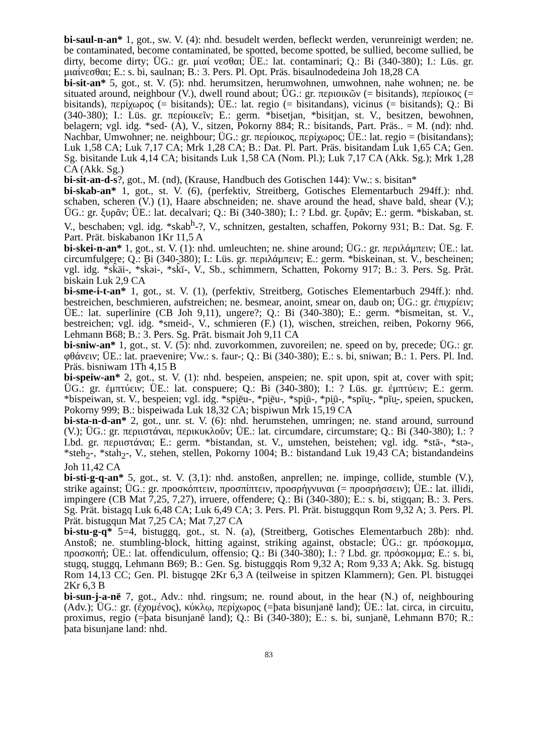bi-saul-n-an* 1, got., sw. V. (4): nhd. besudelt werden, befleckt werden, verunreinigt werden; ne. be contaminated, become contaminated, be spotted, become spotted, be sullied, become sullied, be dirty, become dirty; ÜG.: gr. μιαί νεσθαι; ÜE.: lat. contaminari; Q.: Bi (340-380); I.: Lüs. gr. μιαίνεσθαι; E.: s. bi, saulnan; B.: 3. Pers. Pl. Opt. Präs. bisaulnodedeina Joh 18,28 CA
bi-sit-an* 5, got., st. V. (5): nhd. herumsitzen, herumwohnen, umwohnen, nahe wohnen; ne. be situated around, neighbour (V.), dwell round about; ÜG.: gr. περιοικῶν (= bisitands), περίοικος (= bisitands), περίχωρος (= bisitands); ÜE.: lat. regio (= bisitandans), vicinus (= bisitands); Q.: Bi (340-380); I.: Lüs. gr. περίοικεῖν; E.: germ. *bisetjan, *bisitjan, st. V., besitzen, bewohnen, belagern; vgl. idg. *sed- (A), V., sitzen, Pokorny 884; R.: bisitands, Part. Präs.. = M. (nd): nhd. Nachbar, Umwohner; ne. neighbour; ÜG.: gr. περίοικος, περίχωρος; ÜE.: lat. regio = (bisitandans); Luk 1,58 CA; Luk 7,17 CA; Mrk 1,28 CA; B.: Dat. Pl. Part. Präs. bisitandam Luk 1,65 CA; Gen. Sg. bisitande Luk 4,14 CA; bisitands Luk 1,58 CA (Nom. Pl.); Luk 7,17 CA (Akk. Sg.); Mrk 1,28 CA (Akk. Sg.)
bi-sit-an-d-s?, got., M. (nd), (Krause, Handbuch des Gotischen 144): Vw.: s. bisitan*
bi-skab-an* 1, got., st. V. (6), (perfektiv, Streitberg, Gotisches Elementarbuch 294ff.): nhd. schaben, scheren (V.) (1), Haare abschneiden; ne. shave around the head, shave bald, shear (V.); ÜG.: gr. ξυρᾶν; ÜE.: lat. decalvari; Q.: Bi (340-380); I.: ? Lbd. gr. ξυρᾶν; E.: germ. *biskaban, st. V., beschaben; vgl. idg. *skab<sup>h</sup>-?, V., schnitzen, gestalten, schaffen, Pokorny 931; B.: Dat. Sg. F. Part. Prät. biskabanon 1Kr 11,5 A
bi-skei-n-an* 1, got., st. V. (1): nhd. umleuchten; ne. shine around; ÜG.: gr. περιλάμπειν; ÜE.: lat. circumfulgere; Q.: Bi (340-380); I.: Lüs. gr. περιλάμπειν; E.: germ. *biskeinan, st. V., bescheinen; vgl. idg. *sk̂āi-, *sk̂əi-, *sk̂ī-, V., Sb., schimmern, Schatten, Pokorny 917; B.: 3. Pers. Sg. Prät. biskain Luk 2,9 CA
bi-sme-i-t-an* 1, got., st. V. (1), (perfektiv, Streitberg, Gotisches Elementarbuch 294ff.): nhd. bestreichen, beschmieren, aufstreichen; ne. besmear, anoint, smear on, daub on; ÜG.: gr. ἐπιχρίειν; ÜE.: lat. superlinire (CB Joh 9,11), ungere?; Q.: Bi (340-380); E.: germ. *bismeitan, st. V., bestreichen; vgl. idg. *smeid-, V., schmieren (F.) (1), wischen, streichen, reiben, Pokorny 966, Lehmann B68; B.: 3. Pers. Sg. Prät. bismait Joh 9,11 CA
bi-sniw-an* 1, got., st. V. (5): nhd. zuvorkommen, zuvoreilen; ne. speed on by, precede; ÜG.: gr. φθάνειν; ÜE.: lat. praevenire; Vw.: s. faur-; Q.: Bi (340-380); E.: s. bi, sniwan; B.: 1. Pers. Pl. Ind. Präs. bisniwam 1Th 4,15 B
bi-speiw-an* 2, got., st. V. (1): nhd. bespeien, anspeien; ne. spit upon, spit at, cover with spit; ÜG.: gr. ἐμπτύειν; ÜE.: lat. conspuere; Q.: Bi (340-380); I.: ? Lüs. gr. ἐμπτύειν; E.: germ. *bispeiwan, st. V., bespeien; vgl. idg. *spi̯ēu-, *pi̯ēu-, *spi̯ū-, *pi̯ū-, *spīu̯-, *pīu̯-, speien, spucken, Pokorny 999; B.: bispeiwada Luk 18,32 CA; bispiwun Mrk 15,19 CA
bi-sta-n-d-an* 2, got., unr. st. V. (6): nhd. herumstehen, umringen; ne. stand around, surround (V.); ÜG.: gr. περιιστάναι, περικυκλοῦν; ÜE.: lat. circumdare, circumstare; Q.: Bi (340-380); I.: ? Lbd. gr. περιιστάναι; E.: germ. *bistandan, st. V., umstehen, beistehen; vgl. idg. *stā-, *stə-, *steh<sub>2</sub>-, *stah<sub>2</sub>-, V., stehen, stellen, Pokorny 1004; B.: bistandand Luk 19,43 CA; bistandandeins Joh 11,42 CA
bi-sti-g-q-an* 5, got., st. V. (3,1): nhd. anstoßen, anprellen; ne. impinge, collide, stumble (V.), strike against; ÜG.: gr. προσκόπτειν, προσπίπτειν, προσρήγνυναι (= προσρήσσειν); ÜE.: lat. illidi, impingere (CB Mat 7,25, 7,27), irruere, offendere; Q.: Bi (340-380); E.: s. bi, stigqan; B.: 3. Pers. Sg. Prät. bistagq Luk 6,48 CA; Luk 6,49 CA; 3. Pers. Pl. Prät. bistuggqun Rom 9,32 A; 3. Pers. Pl. Prät. bistugqun Mat 7,25 CA; Mat 7,27 CA
bi-stu-g-q* 5=4, bistuggq, got., st. N. (a), (Streitberg, Gotisches Elementarbuch 28b): nhd. Anstoß; ne. stumbling-block, hitting against, striking against, obstacle; ÜG.: gr. πρόσκομμα, προσκοπή; ÜE.: lat. offendiculum, offensio; Q.: Bi (340-380); I.: ? Lbd. gr. πρόσκομμα; E.: s. bi, stugq, stuggq, Lehmann B69; B.: Gen. Sg. bistuggqis Rom 9,32 A; Rom 9,33 A; Akk. Sg. bistugq Rom 14,13 CC; Gen. Pl. bistugqe 2Kr 6,3 A (teilweise in spitzen Klammern); Gen. Pl. bistugqei 2Kr 6,3 B
bi-sun-j-a-nē 7, got., Adv.: nhd. ringsum; ne. round about, in the hear (N.) of, neighbouring (Adv.); ÜG.: gr. (ἐχομένος), κύκλῳ, περίχωρος (=þata bisunjanē land); ÜE.: lat. circa, in circuitu, proximus, regio (=þata bisunjanē land); Q.: Bi (340-380); E.: s. bi, sunjanē, Lehmann B70; R.: þata bisunjane land: nhd.
83